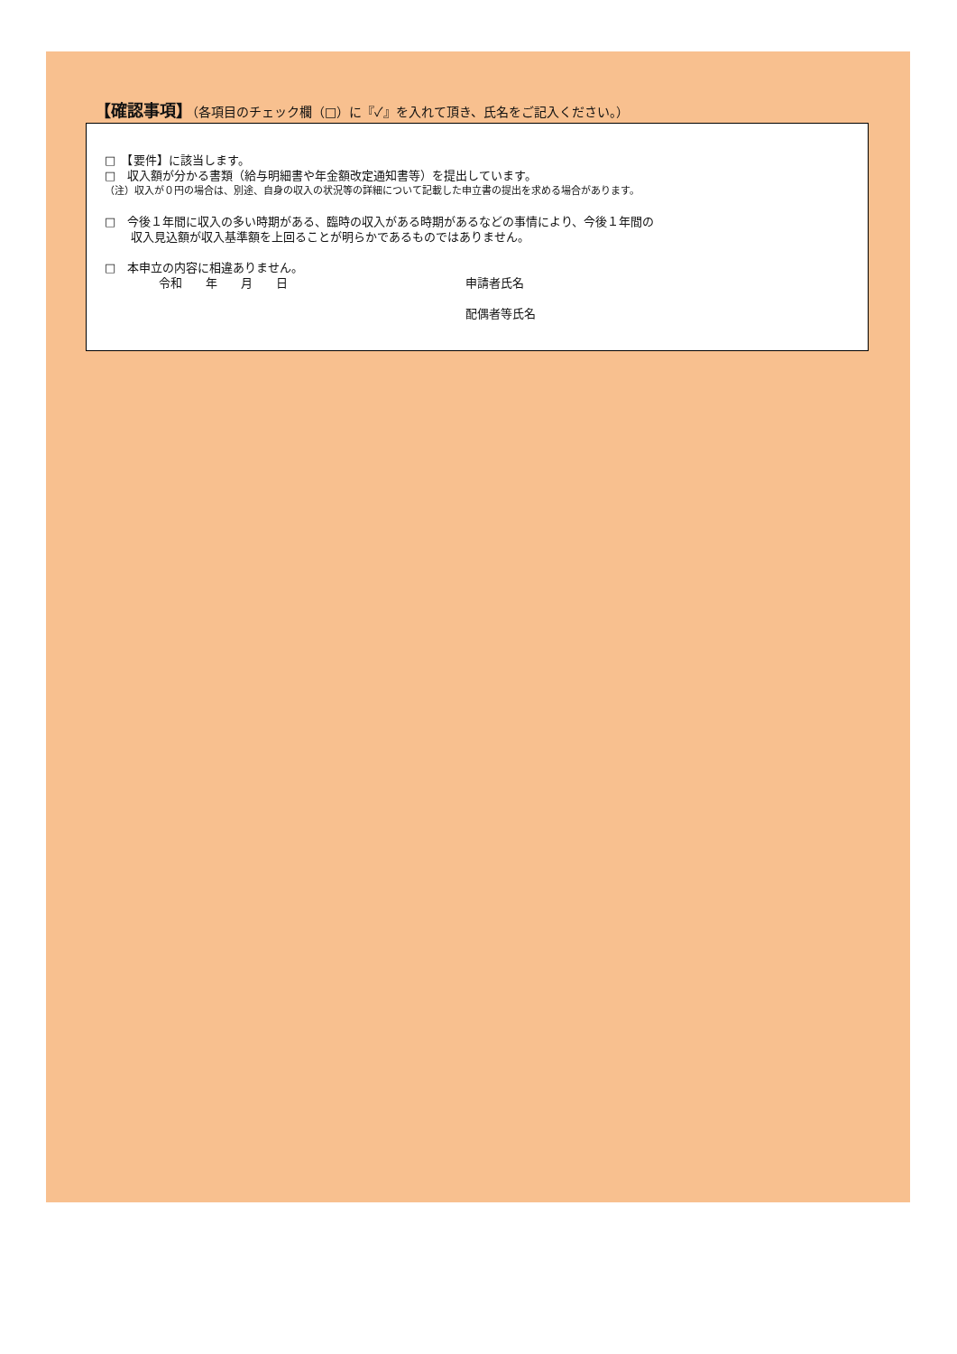【確認事項】（各項目のチェック欄（□）に『✓』を入れて頂き、氏名をご記入ください。）
□　【要件】に該当します。
□　収入額が分かる書類（給与明細書や年金額改定通知書等）を提出しています。
（注）収入が０円の場合は、別途、自身の収入の状況等の詳細について記載した申立書の提出を求める場合があります。
□　今後１年間に収入の多い時期がある、臨時の収入がある時期があるなどの事情により、今後１年間の
収入見込額が収入基準額を上回ることが明らかであるものではありません。
□　本申立の内容に相違ありません。
令和　　年　　月　　日 申請者氏名
配偶者等氏名